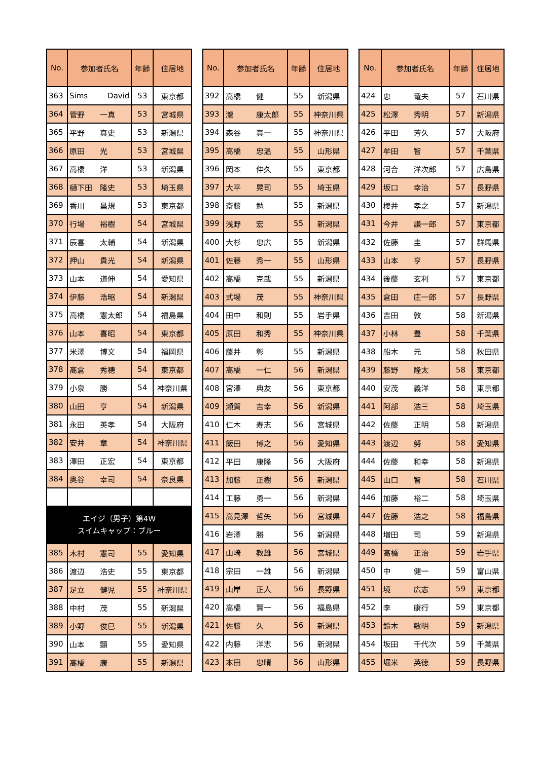| No. | 参加者氏名 | 年齢 | 住居地 |
| --- | --- | --- | --- |
| 363 | Sims David | 53 | 東京都 |
| 364 | 菅野 一真 | 53 | 宮城県 |
| 365 | 平野 真史 | 53 | 新潟県 |
| 366 | 原田 光 | 53 | 宮城県 |
| 367 | 高橋 洋 | 53 | 新潟県 |
| 368 | 樋下田 隆史 | 53 | 埼玉県 |
| 369 | 香川 昌規 | 53 | 東京都 |
| 370 | 行場 裕樹 | 54 | 宮城県 |
| 371 | 辰喜 太輔 | 54 | 新潟県 |
| 372 | 押山 貴光 | 54 | 新潟県 |
| 373 | 山本 道伸 | 54 | 愛知県 |
| 374 | 伊藤 浩昭 | 54 | 新潟県 |
| 375 | 高橋 憲太郎 | 54 | 福島県 |
| 376 | 山本 喜昭 | 54 | 東京都 |
| 377 | 米澤 博文 | 54 | 福岡県 |
| 378 | 高倉 秀穂 | 54 | 東京都 |
| 379 | 小泉 勝 | 54 | 神奈川県 |
| 380 | 山田 亨 | 54 | 新潟県 |
| 381 | 永田 英孝 | 54 | 大阪府 |
| 382 | 安井 章 | 54 | 神奈川県 |
| 383 | 澤田 正宏 | 54 | 東京都 |
| 384 | 奥谷 幸司 | 54 | 奈良県 |
| エイジ（男子）第4W スイムキャップ：ブルー | | | |
| 385 | 木村 憲司 | 55 | 愛知県 |
| 386 | 渡辺 浩史 | 55 | 東京都 |
| 387 | 足立 健児 | 55 | 神奈川県 |
| 388 | 中村 茂 | 55 | 新潟県 |
| 389 | 小野 俊巳 | 55 | 新潟県 |
| 390 | 山本 顕 | 55 | 愛知県 |
| 391 | 高橋 康 | 55 | 新潟県 |
| No. | 参加者氏名 | 年齢 | 住居地 |
| --- | --- | --- | --- |
| 392 | 高橋 健 | 55 | 新潟県 |
| 393 | 瀧 康太郎 | 55 | 神奈川県 |
| 394 | 森谷 真一 | 55 | 神奈川県 |
| 395 | 高橋 忠温 | 55 | 山形県 |
| 396 | 岡本 伸久 | 55 | 東京都 |
| 397 | 大平 晃司 | 55 | 埼玉県 |
| 398 | 斎藤 勉 | 55 | 新潟県 |
| 399 | 浅野 宏 | 55 | 新潟県 |
| 400 | 大杉 忠広 | 55 | 新潟県 |
| 401 | 佐藤 秀一 | 55 | 山形県 |
| 402 | 高橋 克哉 | 55 | 新潟県 |
| 403 | 式場 茂 | 55 | 神奈川県 |
| 404 | 田中 和則 | 55 | 岩手県 |
| 405 | 原田 和秀 | 55 | 神奈川県 |
| 406 | 藤井 彰 | 55 | 新潟県 |
| 407 | 高橋 一仁 | 56 | 新潟県 |
| 408 | 宮澤 典友 | 56 | 東京都 |
| 409 | 瀬賀 吉幸 | 56 | 新潟県 |
| 410 | 仁木 寿志 | 56 | 宮城県 |
| 411 | 飯田 博之 | 56 | 愛知県 |
| 412 | 平田 康隆 | 56 | 大阪府 |
| 413 | 加藤 正樹 | 56 | 新潟県 |
| 414 | 工藤 勇一 | 56 | 新潟県 |
| 415 | 高見澤 哲矢 | 56 | 宮城県 |
| 416 | 岩澤 勝 | 56 | 新潟県 |
| 417 | 山崎 教雄 | 56 | 宮城県 |
| 418 | 宗田 一雄 | 56 | 新潟県 |
| 419 | 山岸 正人 | 56 | 長野県 |
| 420 | 高橋 賢一 | 56 | 福島県 |
| 421 | 佐藤 久 | 56 | 新潟県 |
| 422 | 内藤 洋志 | 56 | 新潟県 |
| 423 | 本田 忠晴 | 56 | 山形県 |
| No. | 参加者氏名 | 年齢 | 住居地 |
| --- | --- | --- | --- |
| 424 | 忠 竜夫 | 57 | 石川県 |
| 425 | 松澤 秀明 | 57 | 新潟県 |
| 426 | 平田 芳久 | 57 | 大阪府 |
| 427 | 牟田 智 | 57 | 千葉県 |
| 428 | 河合 洋次郎 | 57 | 広島県 |
| 429 | 坂口 幸治 | 57 | 長野県 |
| 430 | 櫻井 孝之 | 57 | 新潟県 |
| 431 | 今井 謙一郎 | 57 | 東京都 |
| 432 | 佐藤 圭 | 57 | 群馬県 |
| 433 | 山本 亨 | 57 | 長野県 |
| 434 | 後藤 玄利 | 57 | 東京都 |
| 435 | 倉田 庄一郎 | 57 | 長野県 |
| 436 | 吉田 敦 | 58 | 新潟県 |
| 437 | 小林 豊 | 58 | 千葉県 |
| 438 | 船木 元 | 58 | 秋田県 |
| 439 | 藤野 隆太 | 58 | 東京都 |
| 440 | 安茂 義洋 | 58 | 東京都 |
| 441 | 阿部 浩三 | 58 | 埼玉県 |
| 442 | 佐藤 正明 | 58 | 新潟県 |
| 443 | 渡辺 努 | 58 | 愛知県 |
| 444 | 佐藤 和幸 | 58 | 新潟県 |
| 445 | 山口 智 | 58 | 石川県 |
| 446 | 加藤 裕二 | 58 | 埼玉県 |
| 447 | 佐藤 浩之 | 58 | 福島県 |
| 448 | 増田 司 | 59 | 新潟県 |
| 449 | 高橋 正治 | 59 | 岩手県 |
| 450 | 中 健一 | 59 | 富山県 |
| 451 | 境 広志 | 59 | 東京都 |
| 452 | 李 康行 | 59 | 東京都 |
| 453 | 鈴木 敏明 | 59 | 新潟県 |
| 454 | 坂田 千代次 | 59 | 千葉県 |
| 455 | 堀米 英徳 | 59 | 長野県 |